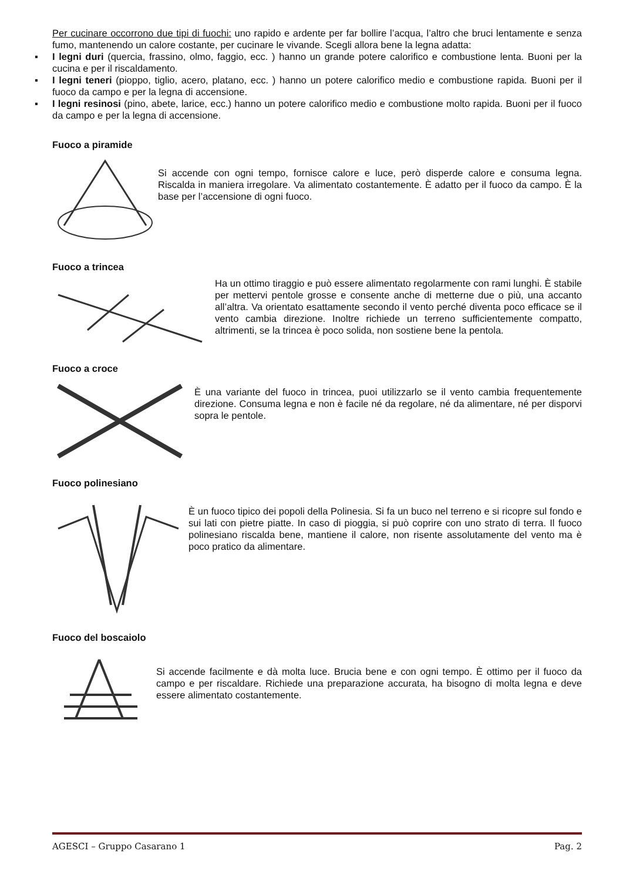Per cucinare occorrono due tipi di fuochi: uno rapido e ardente per far bollire l’acqua, l’altro che bruci lentamente e senza fumo, mantenendo un calore costante, per cucinare le vivande. Scegli allora bene la legna adatta:
▪ I legni duri (quercia, frassino, olmo, faggio, ecc. ) hanno un grande potere calorifico e combustione lenta. Buoni per la cucina e per il riscaldamento.
▪ I legni teneri (pioppo, tiglio, acero, platano, ecc. ) hanno un potere calorifico medio e combustione rapida. Buoni per il fuoco da campo e per la legna di accensione.
▪ I legni resinosi (pino, abete, larice, ecc.) hanno un potere calorifico medio e combustione molto rapida. Buoni per il fuoco da campo e per la legna di accensione.
Fuoco a piramide
Si accende con ogni tempo, fornisce calore e luce, però disperde calore e consuma legna. Riscalda in maniera irregolare. Va alimentato costantemente. È adatto per il fuoco da campo. È la base per l’accensione di ogni fuoco.
Fuoco a trincea
Ha un ottimo tiraggio e può essere alimentato regolarmente con rami lunghi. È stabile per mettervi pentole grosse e consente anche di metterne due o più, una accanto all’altra. Va orientato esattamente secondo il vento perché diventa poco efficace se il vento cambia direzione. Inoltre richiede un terreno sufficientemente compatto, altrimenti, se la trincea è poco solida, non sostiene bene la pentola.
Fuoco a croce
È una variante del fuoco in trincea, puoi utilizzarlo se il vento cambia frequentemente direzione. Consuma legna e non è facile né da regolare, né da alimentare, né per disporvi sopra le pentole.
Fuoco polinesiano
È un fuoco tipico dei popoli della Polinesia. Si fa un buco nel terreno e si ricopre sul fondo e sui lati con pietre piatte. In caso di pioggia, si può coprire con uno strato di terra. Il fuoco polinesiano riscalda bene, mantiene il calore, non risente assolutamente del vento ma è poco pratico da alimentare.
Fuoco del boscaiolo
Si accende facilmente e dà molta luce. Brucia bene e con ogni tempo. È ottimo per il fuoco da campo e per riscaldare. Richiede una preparazione accurata, ha bisogno di molta legna e deve essere alimentato costantemente.
AGESCI – Gruppo Casarano 1 Pag. 2